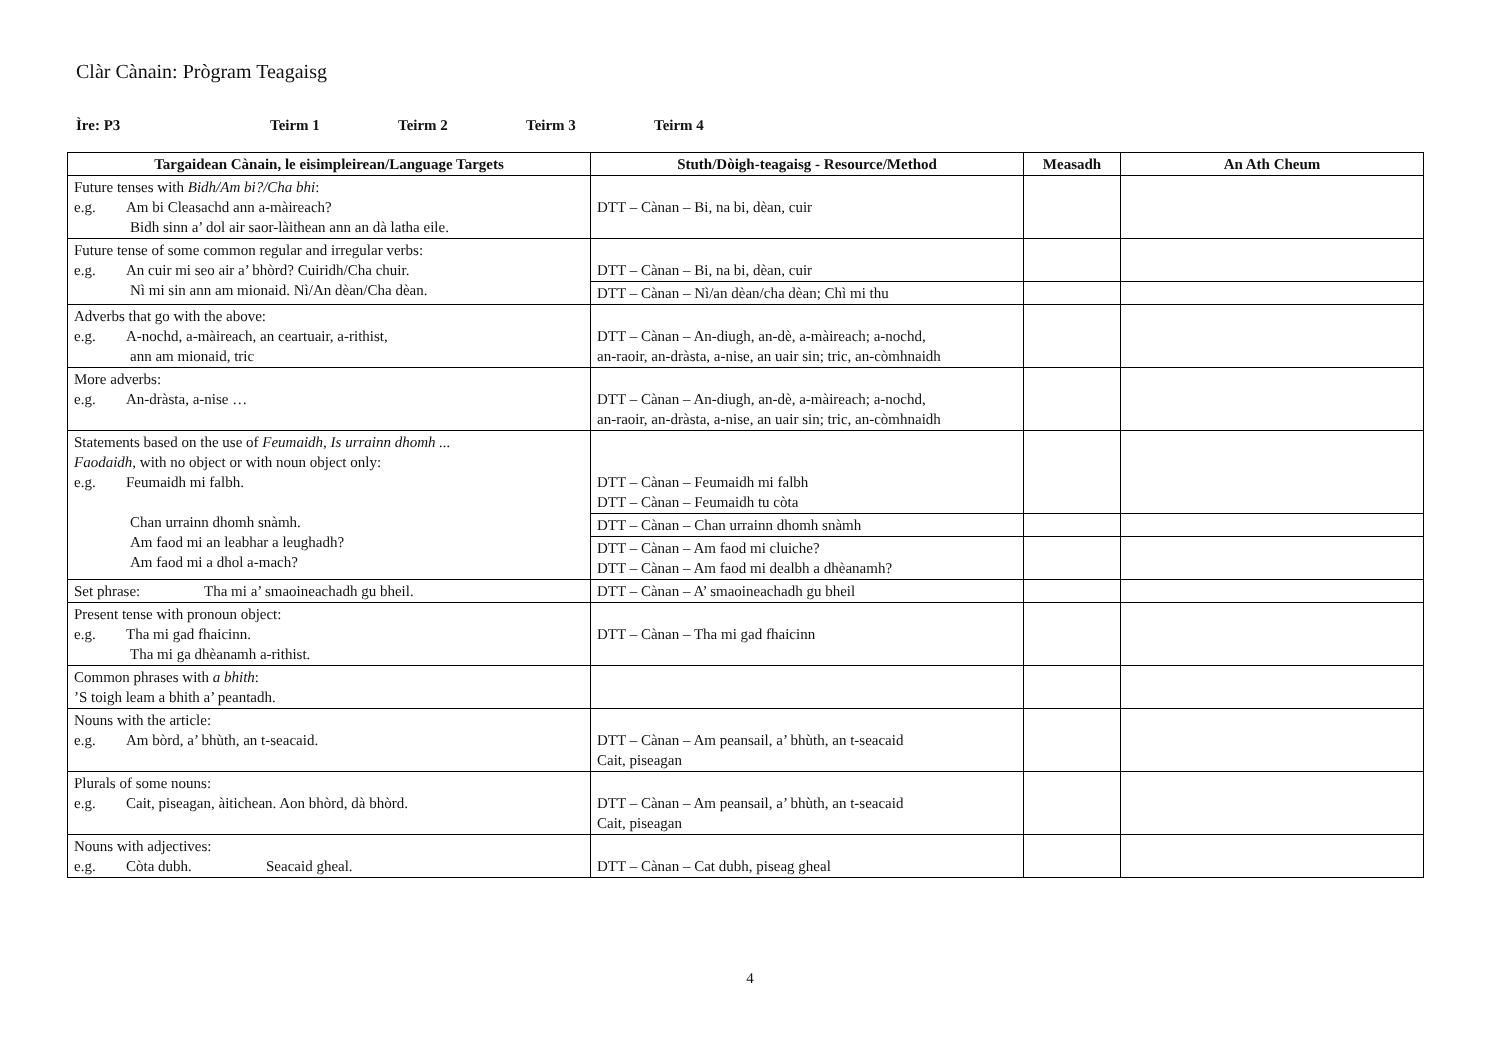Clàr Cànain: Prògram Teagaisg
Ìre: P3 Teirm 1 Teirm 2 Teirm 3 Teirm 4
| Targaidean Cànain, le eisimpleirean/Language Targets | Stuth/Dòigh-teagaisg - Resource/Method | Measadh | An Ath Cheum |
| --- | --- | --- | --- |
| Future tenses with Bidh/Am bi?/Cha bhi : e.g. Am bi Cleasachd ann a-màireach? Bidh sinn a’ dol air saor-làithean ann an dà latha eile. | DTT – Cànan – Bi, na bi, dèan, cuir | | |
| Future tense of some common regular and irregular verbs: e.g. An cuir mi seo air a’ bhòrd? Cuiridh/Cha chuir. Nì mi sin ann am mionaid. Nì/An dèan/Cha dèan. | DTT – Cànan – Bi, na bi, dèan, cuir | | |
| | DTT – Cànan – Nì/an dèan/cha dèan; Chì mi thu | | |
| Adverbs that go with the above: e.g. A-nochd, a-màireach, an ceartuair, a-rithist, ann am mionaid, tric | DTT – Cànan – An-diugh, an-dè, a-màireach; a-nochd, an-raoir, an-dràsta, a-nise, an uair sin; tric, an-còmhnaidh | | |
| More adverbs: e.g. An-dràsta, a-nise … | DTT – Cànan – An-diugh, an-dè, a-màireach; a-nochd, an-raoir, an-dràsta, a-nise, an uair sin; tric, an-còmhnaidh | | |
| Statements based on the use of Feumaidh, Is urrainn dhomh ... Faodaidh , with no object or with noun object only: e.g. Feumaidh mi falbh. Chan urrainn dhomh snàmh. Am faod mi an leabhar a leughadh? Am faod mi a dhol a-mach? | DTT – Cànan – Feumaidh mi falbh DTT – Cànan – Feumaidh tu còta | | |
| | DTT – Cànan – Chan urrainn dhomh snàmh | | |
| | DTT – Cànan – Am faod mi cluiche? DTT – Cànan – Am faod mi dealbh a dhèanamh? | | |
| Set phrase: Tha mi a’ smaoineachadh gu bheil. | DTT – Cànan – A’ smaoineachadh gu bheil | | |
| Present tense with pronoun object: e.g. Tha mi gad fhaicinn. Tha mi ga dhèanamh a-rithist. | DTT – Cànan – Tha mi gad fhaicinn | | |
| Common phrases with a bhith : ’S toigh leam a bhith a’ peantadh. | | | |
| Nouns with the article: e.g. Am bòrd, a’ bhùth, an t-seacaid. | DTT – Cànan – Am peansail, a’ bhùth, an t-seacaid Cait, piseagan | | |
| Plurals of some nouns: e.g. Cait, piseagan, àitichean. Aon bhòrd, dà bhòrd. | DTT – Cànan – Am peansail, a’ bhùth, an t-seacaid Cait, piseagan | | |
| Nouns with adjectives: e.g. Còta dubh. Seacaid gheal. | DTT – Cànan – Cat dubh, piseag gheal | | |
4